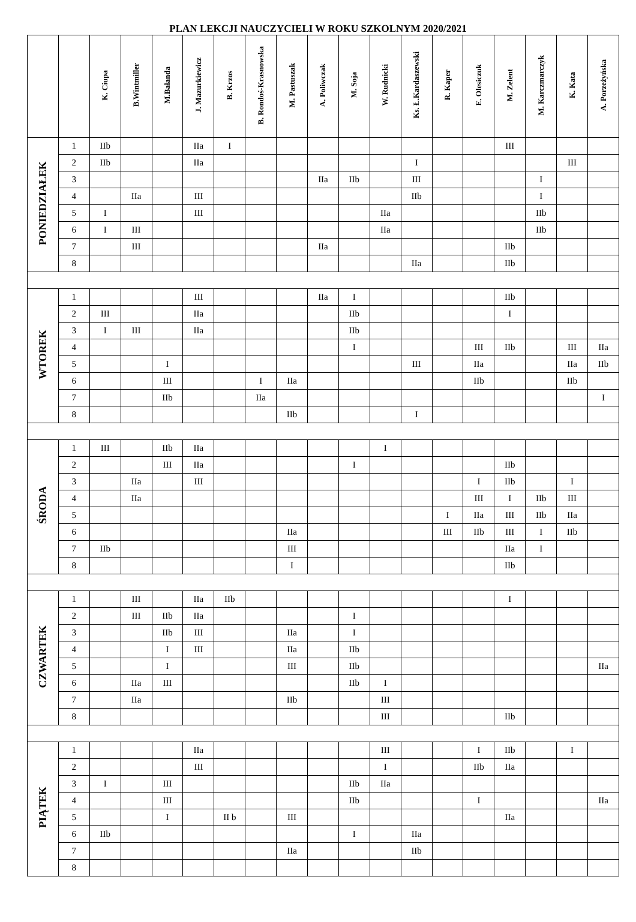PLAN LEKCJI NAUCZYCIELI W ROKU SZKOLNYM 2020/2021
| | | K. Ciupa | B.Wintmiller | M.Bałanda | J. Mazurkiewicz | B. Krzos | B. Rondoś-Krasnowska | M. Pastuszak | A. Poliwczak | M. Soja | W. Rudnicki | Ks. Ł.Kardaszewski | R. Kaper | E. Olesiczuk | M. Zelent | M. Karczmarczyk | K. Kata | A. Porzeżyńska |
| --- | --- | --- | --- | --- | --- | --- | --- | --- | --- | --- | --- | --- | --- | --- | --- | --- | --- | --- |
| PONIEDZIAŁEK | 1 | IIb | | | IIa | I | | | | | | | | | III | | | |
| | 2 | IIb | | | IIa | | | | | | | I | | | | | III | |
| | 3 | | | | | | | | IIa | IIb | | III | | | | I | | |
| | 4 | | IIa | | III | | | | | | | IIb | | | | I | | |
| | 5 | I | | | III | | | | | | IIa | | | | | IIb | | |
| | 6 | I | III | | | | | | | | IIa | | | | | IIb | | |
| | 7 | | III | | | | | | IIa | | | | | | IIb | | | |
| | 8 | | | | | | | | | | | IIa | | | IIb | | | |
| WTOREK | 1 | | | | III | | | | IIa | I | | | | | IIb | | | |
| | 2 | III | | | IIa | | | | | IIb | | | | | I | | | |
| | 3 | I | III | | IIa | | | | | IIb | | | | | | | | |
| | 4 | | | | | | | | | I | | | | III | IIb | | III | IIa |
| | 5 | | | I | | | | | | | | III | | IIa | | | IIa | IIb |
| | 6 | | | III | | | I | IIa | | | | | | IIb | | | IIb | |
| | 7 | | | IIb | | | IIa | | | | | | | | | | | I |
| | 8 | | | | | | | IIb | | | | I | | | | | | |
| ŚRODA | 1 | III | | IIb | IIa | | | | | | I | | | | | | | |
| | 2 | | | III | IIa | | | | | I | | | | | IIb | | | |
| | 3 | | IIa | | III | | | | | | | | | I | IIb | | I | |
| | 4 | | IIa | | | | | | | | | | | III | I | IIb | III | |
| | 5 | | | | | | | | | | | | I | IIa | III | IIb | IIa | |
| | 6 | | | | | | | IIa | | | | | III | IIb | III | I | IIb | |
| | 7 | IIb | | | | | | III | | | | | | | IIa | I | | |
| | 8 | | | | | | | I | | | | | | | IIb | | | |
| CZWARTEK | 1 | | III | | IIa | IIb | | | | | | | | | I | | | |
| | 2 | | III | IIb | IIa | | | | | I | | | | | | | | |
| | 3 | | | IIb | III | | | IIa | | I | | | | | | | | |
| | 4 | | | I | III | | | IIa | | IIb | | | | | | | | |
| | 5 | | | I | | | | III | | IIb | | | | | | | | IIa |
| | 6 | | IIa | III | | | | | | IIb | I | | | | | | | |
| | 7 | | IIa | | | | | IIb | | | III | | | | | | | |
| | 8 | | | | | | | | | | III | | | | IIb | | | |
| PIĄTEK | 1 | | | | IIa | | | | | | III | | | I | IIb | | I | |
| | 2 | | | | III | | | | | | I | | | IIb | IIa | | | |
| | 3 | I | | III | | | | | | IIb | IIa | | | | | | | |
| | 4 | | | III | | | | | | IIb | | | | I | | | | IIa |
| | 5 | | | I | | II b | | III | | | | | | | IIa | | | |
| | 6 | IIb | | | | | | | | I | | IIa | | | | | | |
| | 7 | | | | | | | IIa | | | | IIb | | | | | | |
| | 8 | | | | | | | | | | | | | | | | | |